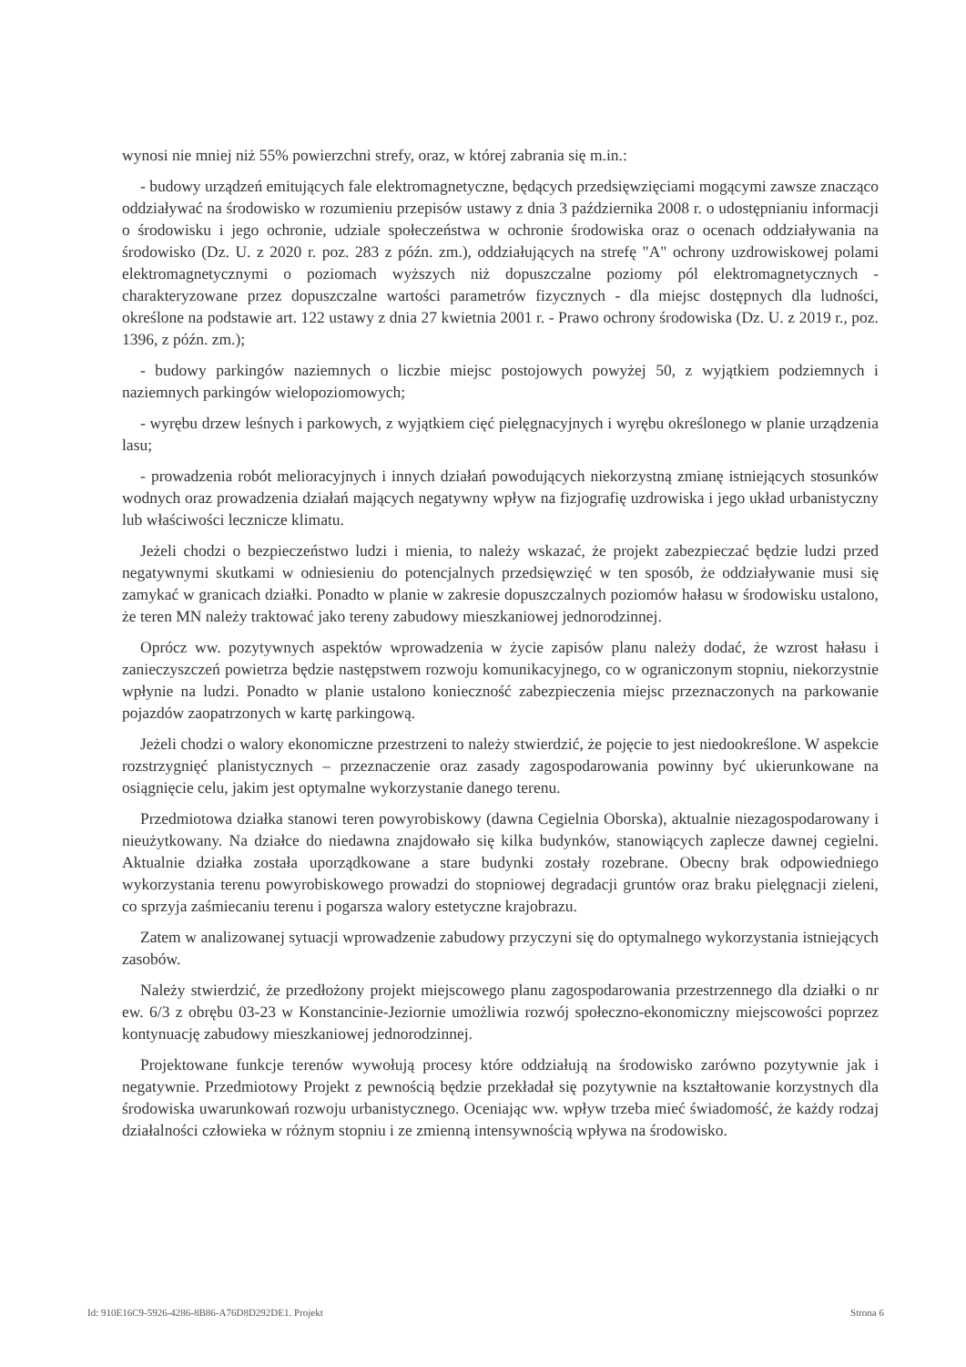wynosi nie mniej niż 55% powierzchni strefy, oraz, w której zabrania się m.in.:
- budowy urządzeń emitujących fale elektromagnetyczne, będących przedsięwzięciami mogącymi zawsze znacząco oddziaływać na środowisko w rozumieniu przepisów ustawy z dnia 3 października 2008 r. o udostępnianiu informacji o środowisku i jego ochronie, udziale społeczeństwa w ochronie środowiska oraz o ocenach oddziaływania na środowisko (Dz. U. z 2020 r. poz. 283 z późn. zm.), oddziałujących na strefę "A" ochrony uzdrowiskowej polami elektromagnetycznymi o poziomach wyższych niż dopuszczalne poziomy pól elektromagnetycznych - charakteryzowane przez dopuszczalne wartości parametrów fizycznych - dla miejsc dostępnych dla ludności, określone na podstawie art. 122 ustawy z dnia 27 kwietnia 2001 r. - Prawo ochrony środowiska (Dz. U. z 2019 r., poz. 1396, z późn. zm.);
- budowy parkingów naziemnych o liczbie miejsc postojowych powyżej 50, z wyjątkiem podziemnych i naziemnych parkingów wielopoziomowych;
- wyrębu drzew leśnych i parkowych, z wyjątkiem cięć pielęgnacyjnych i wyrębu określonego w planie urządzenia lasu;
- prowadzenia robót melioracyjnych i innych działań powodujących niekorzystną zmianę istniejących stosunków wodnych oraz prowadzenia działań mających negatywny wpływ na fizjografię uzdrowiska i jego układ urbanistyczny lub właściwości lecznicze klimatu.
Jeżeli chodzi o bezpieczeństwo ludzi i mienia, to należy wskazać, że projekt zabezpieczać będzie ludzi przed negatywnymi skutkami w odniesieniu do potencjalnych przedsięwzięć w ten sposób, że oddziaływanie musi się zamykać w granicach działki. Ponadto w planie w zakresie dopuszczalnych poziomów hałasu w środowisku ustalono, że teren MN należy traktować jako tereny zabudowy mieszkaniowej jednorodzinnej.
Oprócz ww. pozytywnych aspektów wprowadzenia w życie zapisów planu należy dodać, że wzrost hałasu i zanieczyszczeń powietrza będzie następstwem rozwoju komunikacyjnego, co w ograniczonym stopniu, niekorzystnie wpłynie na ludzi. Ponadto w planie ustalono konieczność zabezpieczenia miejsc przeznaczonych na parkowanie pojazdów zaopatrzonych w kartę parkingową.
Jeżeli chodzi o walory ekonomiczne przestrzeni to należy stwierdzić, że pojęcie to jest niedookreślone. W aspekcie rozstrzygnięć planistycznych – przeznaczenie oraz zasady zagospodarowania powinny być ukierunkowane na osiągnięcie celu, jakim jest optymalne wykorzystanie danego terenu.
Przedmiotowa działka stanowi teren powyrobiskowy (dawna Cegielnia Oborska), aktualnie niezagospodarowany i nieużytkowany. Na działce do niedawna znajdowało się kilka budynków, stanowiących zaplecze dawnej cegielni. Aktualnie działka została uporządkowane a stare budynki zostały rozebrane. Obecny brak odpowiedniego wykorzystania terenu powyrobiskowego prowadzi do stopniowej degradacji gruntów oraz braku pielęgnacji zieleni, co sprzyja zaśmiecaniu terenu i pogarsza walory estetyczne krajobrazu.
Zatem w analizowanej sytuacji wprowadzenie zabudowy przyczyni się do optymalnego wykorzystania istniejących zasobów.
Należy stwierdzić, że przedłożony projekt miejscowego planu zagospodarowania przestrzennego dla działki o nr ew. 6/3 z obrębu 03-23 w Konstancinie-Jeziornie umożliwia rozwój społeczno-ekonomiczny miejscowości poprzez kontynuację zabudowy mieszkaniowej jednorodzinnej.
Projektowane funkcje terenów wywołują procesy które oddziałują na środowisko zarówno pozytywnie jak i negatywnie. Przedmiotowy Projekt z pewnością będzie przekładał się pozytywnie na kształtowanie korzystnych dla środowiska uwarunkowań rozwoju urbanistycznego. Oceniając ww. wpływ trzeba mieć świadomość, że każdy rodzaj działalności człowieka w różnym stopniu i ze zmienną intensywnością wpływa na środowisko.
Id: 910E16C9-5926-4286-8B86-A76D8D292DE1. Projekt Strona 6